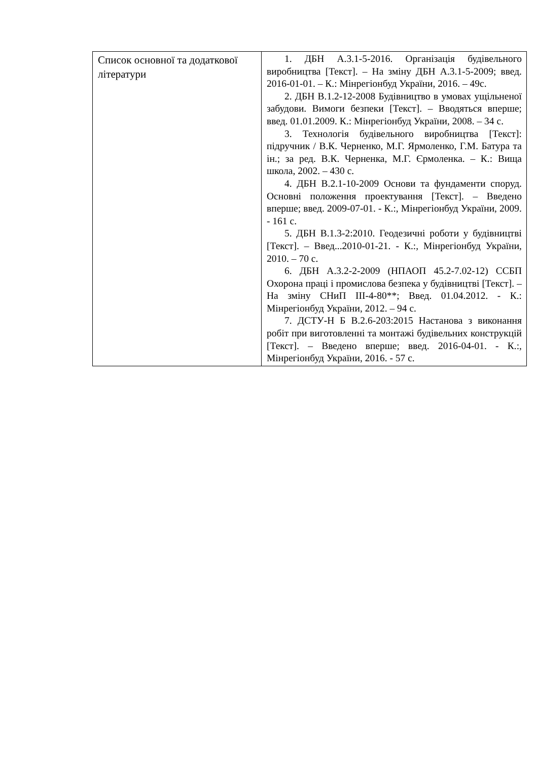| Список основної та додаткової літератури | 1. ДБН А.3.1-5-2016. Організація будівельного виробництва [Текст]. – На зміну ДБН А.3.1-5-2009; введ. 2016-01-01. – К.: Мінрегіонбуд України, 2016. – 49с. 2. ДБН В.1.2-12-2008 Будівництво в умовах ущільненої забудови. Вимоги безпеки [Текст]. – Вводяться вперше; введ. 01.01.2009. К.: Мінрегіонбуд України, 2008. – 34 с. 3. Технологія будівельного виробництва [Текст]: підручник / В.К. Черненко, М.Г. Ярмоленко, Г.М. Батура та ін.; за ред. В.К. Черненка, М.Г. Єрмоленка. – К.: Вища школа, 2002. – 430 с. 4. ДБН В.2.1-10-2009 Основи та фундаменти споруд. Основні положення проектування [Текст]. – Введено вперше; введ. 2009-07-01. - К.:, Мінрегіонбуд України, 2009. - 161 с. 5. ДБН В.1.3-2:2010. Геодезичні роботи у будівництві [Текст]. – Введ...2010-01-21. - К.:, Мінрегіонбуд України, 2010. – 70 с. 6. ДБН А.3.2-2-2009 (НПАОП 45.2-7.02-12) ССБП Охорона праці і промислова безпека у будівництві [Текст]. – На зміну СНиП III-4-80**; Введ. 01.04.2012. - К.: Мінрегіонбуд України, 2012. – 94 с. 7. ДСТУ-Н Б В.2.6-203:2015 Настанова з виконання робіт при виготовленні та монтажі будівельних конструкцій [Текст]. – Введено вперше; введ. 2016-04-01. - К.:, Мінрегіонбуд України, 2016. - 57 с. |